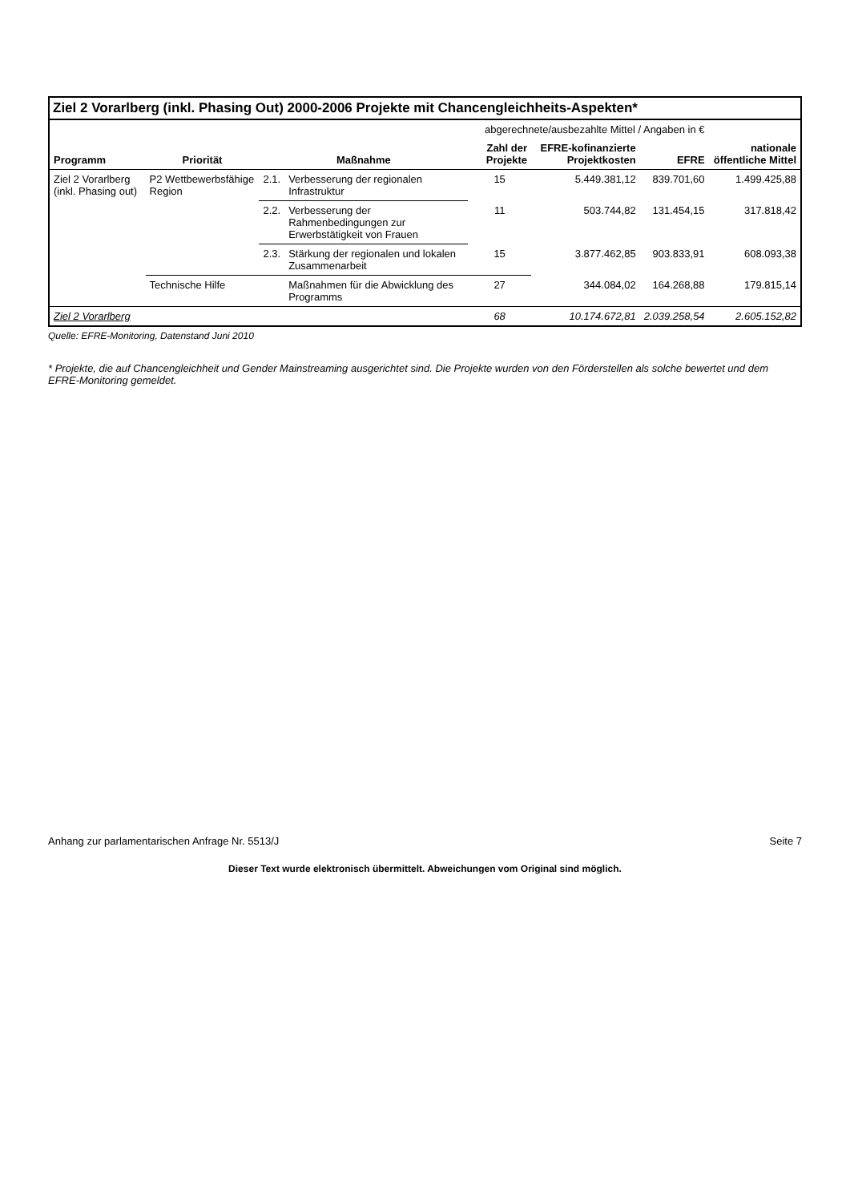Ziel 2 Vorarlberg (inkl. Phasing Out) 2000-2006 Projekte mit Chancengleichheits-Aspekten*
| | | | | abgerechnete/ausbezahlte Mittel / Angaben in € | | | |
| --- | --- | --- | --- | --- | --- | --- | --- |
| Programm | Priorität | Maßnahme | | Zahl der Projekte | EFRE-kofinanzierte Projektkosten | EFRE | nationale öffentliche Mittel |
| Ziel 2 Vorarlberg (inkl. Phasing out) | P2 Wettbewerbsfähige Region | 2.1. | Verbesserung der regionalen Infrastruktur | 15 | 5.449.381,12 | 839.701,60 | 1.499.425,88 |
| | | 2.2. | Verbesserung der Rahmenbedingungen zur Erwerbstätigkeit von Frauen | 11 | 503.744,82 | 131.454,15 | 317.818,42 |
| | | 2.3. | Stärkung der regionalen und lokalen Zusammenarbeit | 15 | 3.877.462,85 | 903.833,91 | 608.093,38 |
| | Technische Hilfe | | Maßnahmen für die Abwicklung des Programms | 27 | 344.084,02 | 164.268,88 | 179.815,14 |
| Ziel 2 Vorarlberg | | | | 68 | 10.174.672,81 | 2.039.258,54 | 2.605.152,82 |
Quelle: EFRE-Monitoring, Datenstand Juni 2010
* Projekte, die auf Chancengleichheit und Gender Mainstreaming ausgerichtet sind. Die Projekte wurden von den Förderstellen als solche bewertet und dem EFRE-Monitoring gemeldet.
Anhang zur parlamentarischen Anfrage Nr. 5513/J Seite 7
Dieser Text wurde elektronisch übermittelt. Abweichungen vom Original sind möglich.